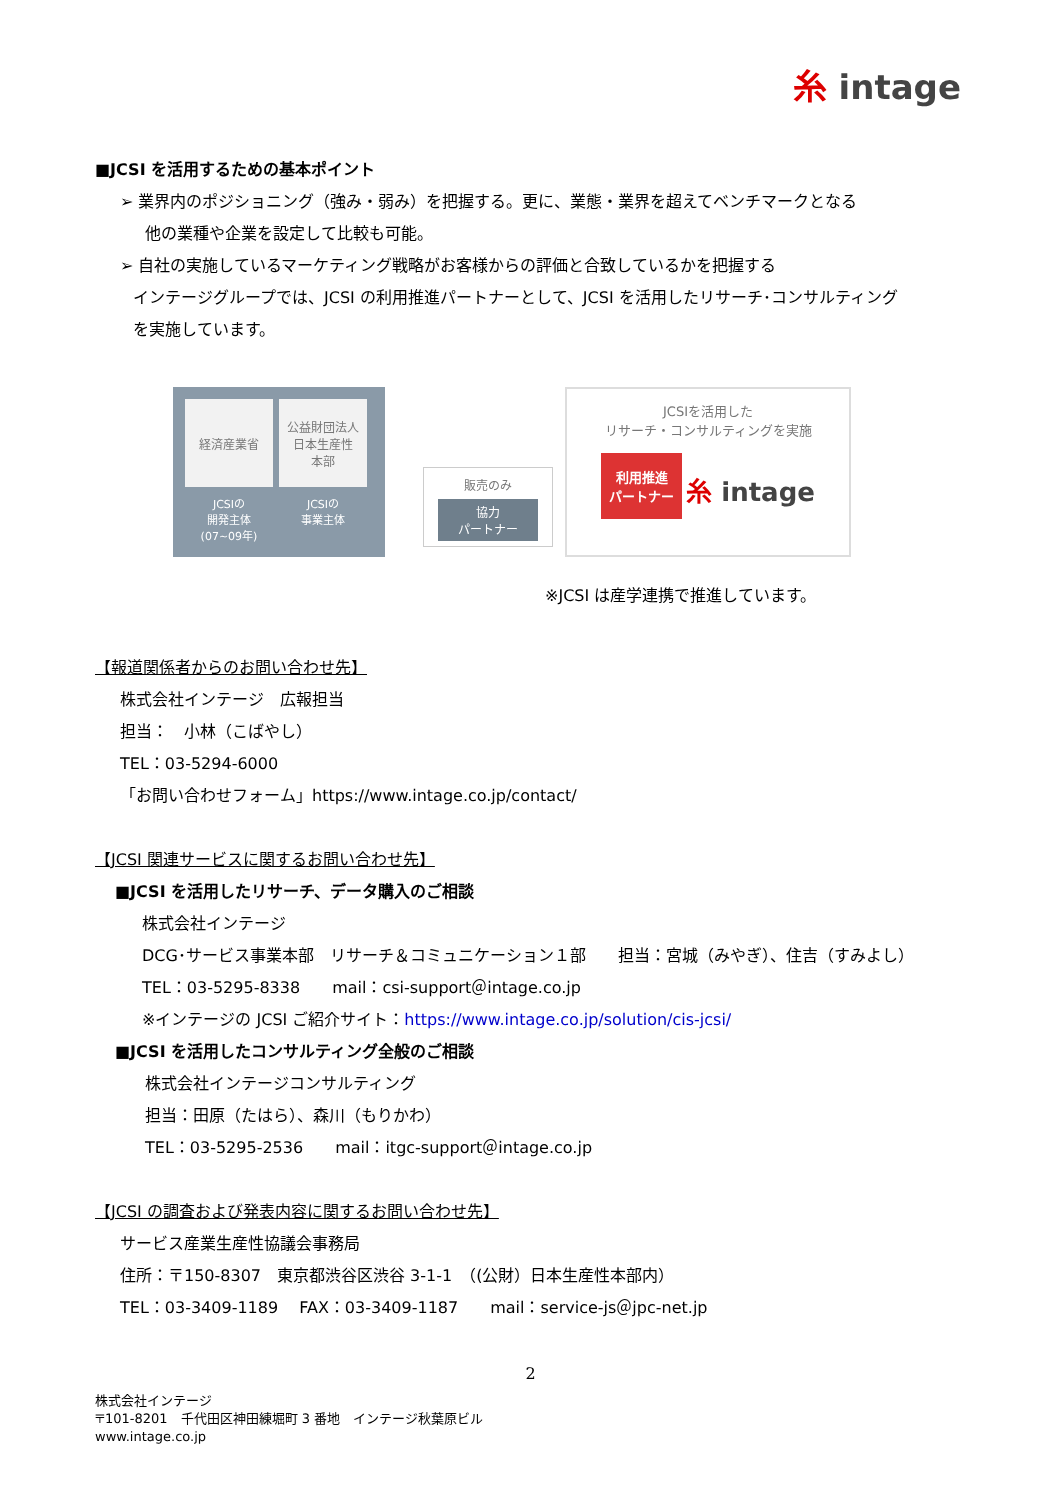⽷ intage
■JCSI を活用するための基本ポイント
➢ 業界内のポジショニング（強み・弱み）を把握する。更に、業態・業界を超えてベンチマークとなる
他の業種や企業を設定して比較も可能。
➢ 自社の実施しているマーケティング戦略がお客様からの評価と合致しているかを把握する
インテージグループでは、JCSI の利用推進パートナーとして、JCSI を活用したリサーチ･コンサルティング
を実施しています。
経済産業省
公益財団法人
日本生産性
本部
JCSIの
開発主体
(07~09年)
JCSIの
事業主体
販売のみ
協力
パートナー
JCSIを活用した
リサーチ・コンサルティングを実施
利用推進
パートナー ⽷ intage
※JCSI は産学連携で推進しています。
【報道関係者からのお問い合わせ先】
株式会社インテージ　広報担当
担当：　小林（こばやし）
TEL：03-5294-6000
「お問い合わせフォーム」https://www.intage.co.jp/contact/
【JCSI 関連サービスに関するお問い合わせ先】
■JCSI を活用したリサーチ、データ購入のご相談
株式会社インテージ
DCG･サービス事業本部　リサーチ＆コミュニケーション１部　　担当：宮城（みやぎ）、住吉（すみよし）
TEL：03-5295-8338　　mail：csi-support＠intage.co.jp
※インテージの JCSI ご紹介サイト：https://www.intage.co.jp/solution/cis-jcsi/
■JCSI を活用したコンサルティング全般のご相談
株式会社インテージコンサルティング
担当：田原（たはら）、森川（もりかわ）
TEL：03-5295-2536　　mail：itgc-support＠intage.co.jp
【JCSI の調査および発表内容に関するお問い合わせ先】
サービス産業生産性協議会事務局
住所：〒150-8307　東京都渋谷区渋谷 3-1-1　（(公財）日本生産性本部内）
TEL：03-3409-1189　 FAX：03-3409-1187　　mail：service-js＠jpc-net.jp
2
株式会社インテージ
〒101-8201　千代田区神田練堀町 3 番地　インテージ秋葉原ビル
www.intage.co.jp